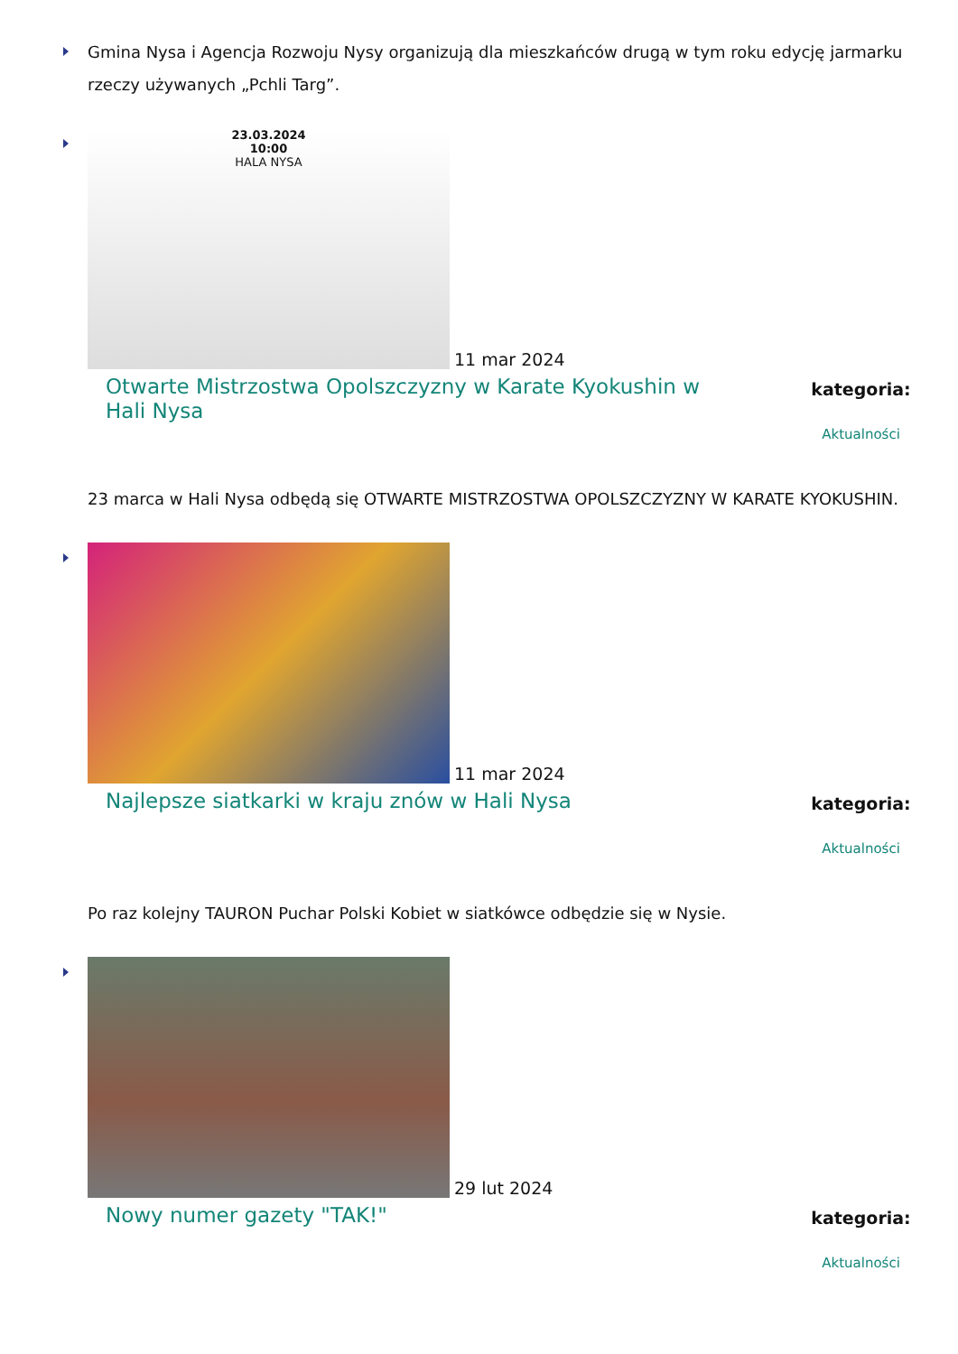Gmina Nysa i Agencja Rozwoju Nysy organizują dla mieszkańców drugą w tym roku edycję jarmarku rzeczy używanych „Pchli Targ”.
23.03.2024
10:00
HALA NYSA
11 mar 2024
Otwarte Mistrzostwa Opolszczyzny w Karate Kyokushin w Hali Nysa
kategoria:
Aktualności
23 marca w Hali Nysa odbędą się OTWARTE MISTRZOSTWA OPOLSZCZYZNY W KARATE KYOKUSHIN.
11 mar 2024
Najlepsze siatkarki w kraju znów w Hali Nysa
kategoria:
Aktualności
Po raz kolejny TAURON Puchar Polski Kobiet w siatkówce odbędzie się w Nysie.
29 lut 2024
Nowy numer gazety "TAK!"
kategoria:
Aktualności